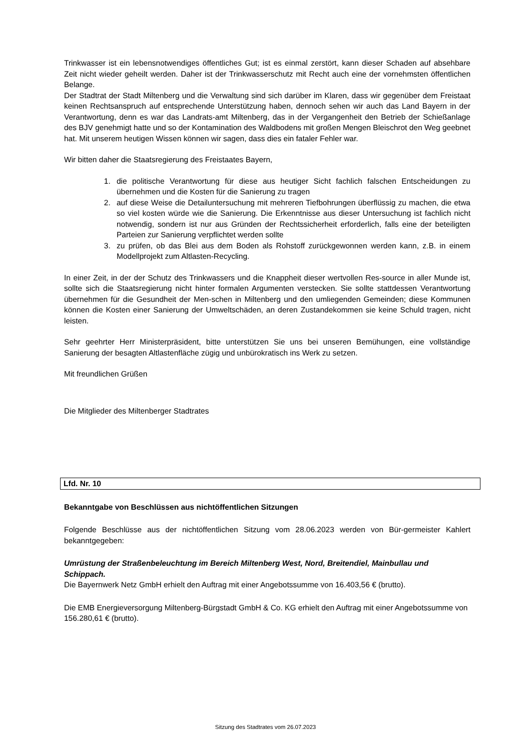Trinkwasser ist ein lebensnotwendiges öffentliches Gut; ist es einmal zerstört, kann dieser Schaden auf absehbare Zeit nicht wieder geheilt werden. Daher ist der Trinkwasserschutz mit Recht auch eine der vornehmsten öffentlichen Belange.
Der Stadtrat der Stadt Miltenberg und die Verwaltung sind sich darüber im Klaren, dass wir gegenüber dem Freistaat keinen Rechtsanspruch auf entsprechende Unterstützung haben, dennoch sehen wir auch das Land Bayern in der Verantwortung, denn es war das Landrats-amt Miltenberg, das in der Vergangenheit den Betrieb der Schießanlage des BJV genehmigt hatte und so der Kontamination des Waldbodens mit großen Mengen Bleischrot den Weg geebnet hat. Mit unserem heutigen Wissen können wir sagen, dass dies ein fataler Fehler war.
Wir bitten daher die Staatsregierung des Freistaates Bayern,
1. die politische Verantwortung für diese aus heutiger Sicht fachlich falschen Entscheidungen zu übernehmen und die Kosten für die Sanierung zu tragen
2. auf diese Weise die Detailuntersuchung mit mehreren Tiefbohrungen überflüssig zu machen, die etwa so viel kosten würde wie die Sanierung. Die Erkenntnisse aus dieser Untersuchung ist fachlich nicht notwendig, sondern ist nur aus Gründen der Rechtssicherheit erforderlich, falls eine der beteiligten Parteien zur Sanierung verpflichtet werden sollte
3. zu prüfen, ob das Blei aus dem Boden als Rohstoff zurückgewonnen werden kann, z.B. in einem Modellprojekt zum Altlasten-Recycling.
In einer Zeit, in der der Schutz des Trinkwassers und die Knappheit dieser wertvollen Res-source in aller Munde ist, sollte sich die Staatsregierung nicht hinter formalen Argumenten verstecken. Sie sollte stattdessen Verantwortung übernehmen für die Gesundheit der Men-schen in Miltenberg und den umliegenden Gemeinden; diese Kommunen können die Kosten einer Sanierung der Umweltschäden, an deren Zustandekommen sie keine Schuld tragen, nicht leisten.
Sehr geehrter Herr Ministerpräsident, bitte unterstützen Sie uns bei unseren Bemühungen, eine vollständige Sanierung der besagten Altlastenfläche zügig und unbürokratisch ins Werk zu setzen.
Mit freundlichen Grüßen
Die Mitglieder des Miltenberger Stadtrates
Lfd. Nr. 10
Bekanntgabe von Beschlüssen aus nichtöffentlichen Sitzungen
Folgende Beschlüsse aus der nichtöffentlichen Sitzung vom 28.06.2023 werden von Bür-germeister Kahlert bekanntgegeben:
Umrüstung der Straßenbeleuchtung im Bereich Miltenberg West, Nord, Breitendiel, Mainbullau und Schippach.
Die Bayernwerk Netz GmbH erhielt den Auftrag mit einer Angebotssumme von 16.403,56 € (brutto).
Die EMB Energieversorgung Miltenberg-Bürgstadt GmbH & Co. KG erhielt den Auftrag mit einer Angebotssumme von 156.280,61 € (brutto).
Sitzung des Stadtrates vom 26.07.2023